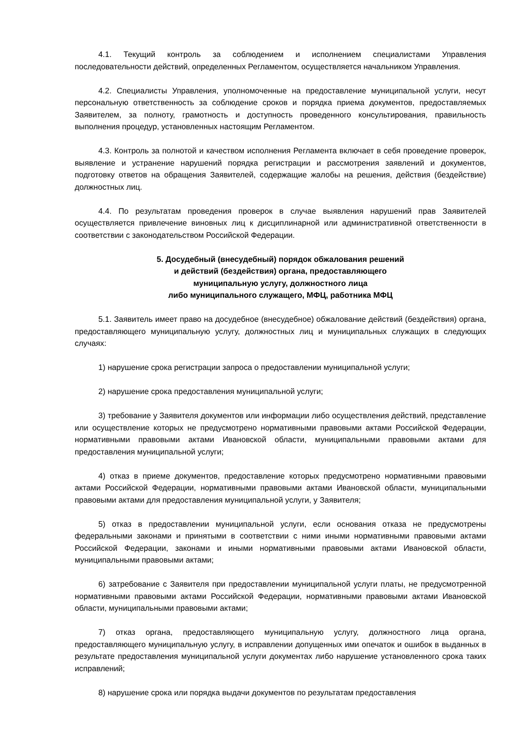4.1. Текущий контроль за соблюдением и исполнением специалистами Управления последовательности действий, определенных Регламентом, осуществляется начальником Управления.
4.2. Специалисты Управления, уполномоченные на предоставление муниципальной услуги, несут персональную ответственность за соблюдение сроков и порядка приема документов, предоставляемых Заявителем, за полноту, грамотность и доступность проведенного консультирования, правильность выполнения процедур, установленных настоящим Регламентом.
4.3. Контроль за полнотой и качеством исполнения Регламента включает в себя проведение проверок, выявление и устранение нарушений порядка регистрации и рассмотрения заявлений и документов, подготовку ответов на обращения Заявителей, содержащие жалобы на решения, действия (бездействие) должностных лиц.
4.4. По результатам проведения проверок в случае выявления нарушений прав Заявителей осуществляется привлечение виновных лиц к дисциплинарной или административной ответственности в соответствии с законодательством Российской Федерации.
5. Досудебный (внесудебный) порядок обжалования решений
и действий (бездействия) органа, предоставляющего
муниципальную услугу, должностного лица
либо муниципального служащего, МФЦ, работника МФЦ
5.1. Заявитель имеет право на досудебное (внесудебное) обжалование действий (бездействия) органа, предоставляющего муниципальную услугу, должностных лиц и муниципальных служащих в следующих случаях:
1) нарушение срока регистрации запроса о предоставлении муниципальной услуги;
2) нарушение срока предоставления муниципальной услуги;
3) требование у Заявителя документов или информации либо осуществления действий, представление или осуществление которых не предусмотрено нормативными правовыми актами Российской Федерации, нормативными правовыми актами Ивановской области, муниципальными правовыми актами для предоставления муниципальной услуги;
4) отказ в приеме документов, предоставление которых предусмотрено нормативными правовыми актами Российской Федерации, нормативными правовыми актами Ивановской области, муниципальными правовыми актами для предоставления муниципальной услуги, у Заявителя;
5) отказ в предоставлении муниципальной услуги, если основания отказа не предусмотрены федеральными законами и принятыми в соответствии с ними иными нормативными правовыми актами Российской Федерации, законами и иными нормативными правовыми актами Ивановской области, муниципальными правовыми актами;
6) затребование с Заявителя при предоставлении муниципальной услуги платы, не предусмотренной нормативными правовыми актами Российской Федерации, нормативными правовыми актами Ивановской области, муниципальными правовыми актами;
7) отказ органа, предоставляющего муниципальную услугу, должностного лица органа, предоставляющего муниципальную услугу, в исправлении допущенных ими опечаток и ошибок в выданных в результате предоставления муниципальной услуги документах либо нарушение установленного срока таких исправлений;
8) нарушение срока или порядка выдачи документов по результатам предоставления